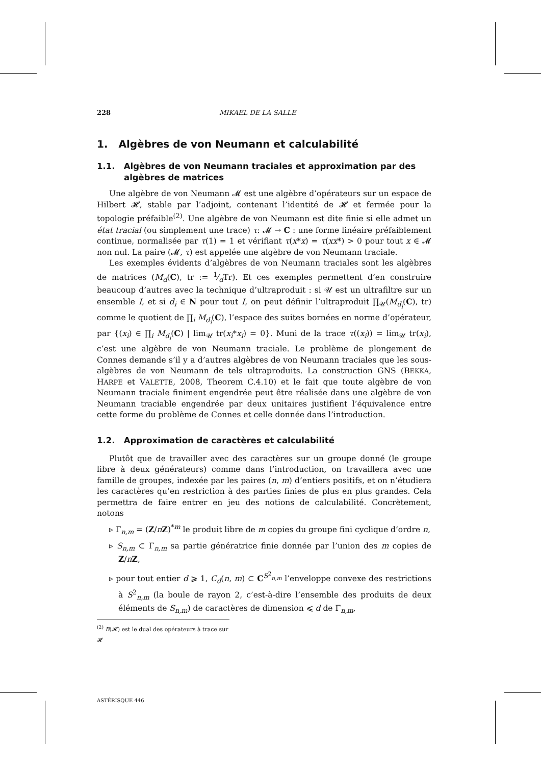228 MIKAEL DE LA SALLE
1. Algèbres de von Neumann et calculabilité
1.1. Algèbres de von Neumann traciales et approximation par des algèbres de matrices
Une algèbre de von Neumann 𝓜 est une algèbre d’opérateurs sur un espace de Hilbert 𝓗, stable par l’adjoint, contenant l’identité de 𝓗 et fermée pour la topologie préfaible<sup>(2)</sup>. Une algèbre de von Neumann est dite finie si elle admet un état tracial (ou simplement une trace) τ: 𝓜 → C : une forme linéaire préfaiblement continue, normalisée par τ(1) = 1 et vérifiant τ(x*x) = τ(xx*) > 0 pour tout x ∈ 𝓜 non nul. La paire (𝓜, τ) est appelée une algèbre de von Neumann traciale.
Les exemples évidents d’algèbres de von Neumann traciales sont les algèbres de matrices (M<sub>d</sub>(C), tr := 1⁄dTr). Et ces exemples permettent d’en construire beaucoup d’autres avec la technique d’ultraproduit : si 𝒰 est un ultrafiltre sur un ensemble I, et si d<sub>i</sub> ∈ N pour tout I, on peut définir l’ultraproduit ∏<sub>𝒰</sub>(M<sub>d<sub>i</sub></sub>(C), tr) comme le quotient de ∏<sub>i</sub> M<sub>d<sub>i</sub></sub>(C), l’espace des suites bornées en norme d’opérateur, par {(x<sub>i</sub>) ∈ ∏<sub>i</sub> M<sub>d<sub>i</sub></sub>(C) | lim<sub>𝒰</sub> tr(x<sub>i</sub>*x<sub>i</sub>) = 0}. Muni de la trace τ((x<sub>i</sub>)) = lim<sub>𝒰</sub> tr(x<sub>i</sub>), c’est une algèbre de von Neumann traciale. Le problème de plongement de Connes demande s’il y a d’autres algèbres de von Neumann traciales que les sous-algèbres de von Neumann de tels ultraproduits. La construction GNS (BEKKA, HARPE et VALETTE, 2008, Theorem C.4.10) et le fait que toute algèbre de von Neumann traciale finiment engendrée peut être réalisée dans une algèbre de von Neumann traciable engendrée par deux unitaires justifient l’équivalence entre cette forme du problème de Connes et celle donnée dans l’introduction.
1.2. Approximation de caractères et calculabilité
Plutôt que de travailler avec des caractères sur un groupe donné (le groupe libre à deux générateurs) comme dans l’introduction, on travaillera avec une famille de groupes, indexée par les paires (n, m) d’entiers positifs, et on n’étudiera les caractères qu’en restriction à des parties finies de plus en plus grandes. Cela permettra de faire entrer en jeu des notions de calculabilité. Concrètement, notons
▹ Γ<sub>n,m</sub> = (Z/nZ)<sup>*m</sup> le produit libre de m copies du groupe fini cyclique d’ordre n,
▹ S<sub>n,m</sub> ⊂ Γ<sub>n,m</sub> sa partie génératrice finie donnée par l’union des m copies de Z/nZ,
▹ pour tout entier d ⩾ 1, C<sub>d</sub>(n, m) ⊂ C<sup>S<sup>2</sup><sub>n,m</sub></sup> l’enveloppe convexe des restrictions à S<sup>2</sup><sub>n,m</sub> (la boule de rayon 2, c’est-à-dire l’ensemble des produits de deux éléments de S<sub>n,m</sub>) de caractères de dimension ⩽ d de Γ<sub>n,m</sub>,
<sup>(2)</sup> B(𝓗) est le dual des opérateurs à trace sur 𝓗
ASTÉRISQUE 446